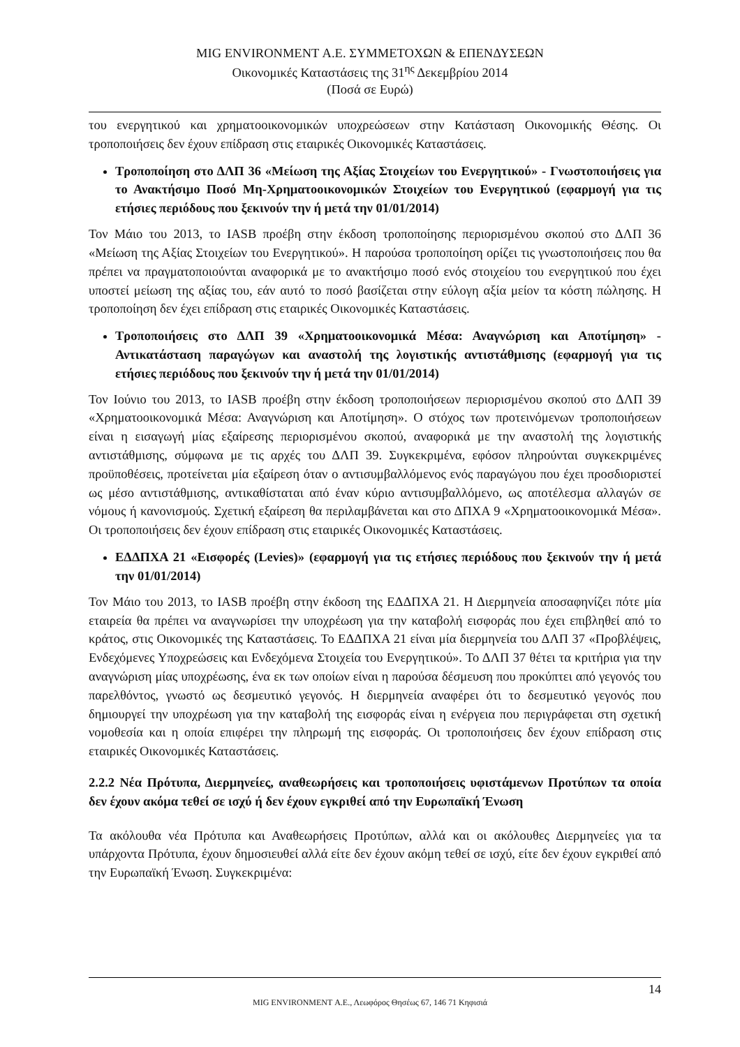MIG ENVIRONMENT Α.Ε. ΣΥΜΜΕΤΟΧΩΝ & ΕΠΕΝΔΥΣΕΩΝ
Οικονομικές Καταστάσεις της 31<sup>ης</sup> Δεκεμβρίου 2014
(Ποσά σε Ευρώ)
του ενεργητικού και χρηματοοικονομικών υποχρεώσεων στην Κατάσταση Οικονομικής Θέσης. Οι τροποποιήσεις δεν έχουν επίδραση στις εταιρικές Οικονομικές Καταστάσεις.
Τροποποίηση στο ΔΛΠ 36 «Μείωση της Αξίας Στοιχείων του Ενεργητικού» - Γνωστοποιήσεις για το Ανακτήσιμο Ποσό Μη-Χρηματοοικονομικών Στοιχείων του Ενεργητικού (εφαρμογή για τις ετήσιες περιόδους που ξεκινούν την ή μετά την 01/01/2014)
Τον Μάιο του 2013, το IASB προέβη στην έκδοση τροποποίησης περιορισμένου σκοπού στο ΔΛΠ 36 «Μείωση της Αξίας Στοιχείων του Ενεργητικού». Η παρούσα τροποποίηση ορίζει τις γνωστοποιήσεις που θα πρέπει να πραγματοποιούνται αναφορικά με το ανακτήσιμο ποσό ενός στοιχείου του ενεργητικού που έχει υποστεί μείωση της αξίας του, εάν αυτό το ποσό βασίζεται στην εύλογη αξία μείον τα κόστη πώλησης. Η τροποποίηση δεν έχει επίδραση στις εταιρικές Οικονομικές Καταστάσεις.
Τροποποιήσεις στο ΔΛΠ 39 «Χρηματοοικονομικά Μέσα: Αναγνώριση και Αποτίμηση» - Αντικατάσταση παραγώγων και αναστολή της λογιστικής αντιστάθμισης (εφαρμογή για τις ετήσιες περιόδους που ξεκινούν την ή μετά την 01/01/2014)
Τον Ιούνιο του 2013, το IASB προέβη στην έκδοση τροποποιήσεων περιορισμένου σκοπού στο ΔΛΠ 39 «Χρηματοοικονομικά Μέσα: Αναγνώριση και Αποτίμηση». Ο στόχος των προτεινόμενων τροποποιήσεων είναι η εισαγωγή μίας εξαίρεσης περιορισμένου σκοπού, αναφορικά με την αναστολή της λογιστικής αντιστάθμισης, σύμφωνα με τις αρχές του ΔΛΠ 39. Συγκεκριμένα, εφόσον πληρούνται συγκεκριμένες προϋποθέσεις, προτείνεται μία εξαίρεση όταν ο αντισυμβαλλόμενος ενός παραγώγου που έχει προσδιοριστεί ως μέσο αντιστάθμισης, αντικαθίσταται από έναν κύριο αντισυμβαλλόμενο, ως αποτέλεσμα αλλαγών σε νόμους ή κανονισμούς. Σχετική εξαίρεση θα περιλαμβάνεται και στο ΔΠΧΑ 9 «Χρηματοοικονομικά Μέσα». Οι τροποποιήσεις δεν έχουν επίδραση στις εταιρικές Οικονομικές Καταστάσεις.
ΕΔΔΠΧΑ 21 «Εισφορές (Levies)» (εφαρμογή για τις ετήσιες περιόδους που ξεκινούν την ή μετά την 01/01/2014)
Τον Μάιο του 2013, το IASB προέβη στην έκδοση της ΕΔΔΠΧΑ 21. Η Διερμηνεία αποσαφηνίζει πότε μία εταιρεία θα πρέπει να αναγνωρίσει την υποχρέωση για την καταβολή εισφοράς που έχει επιβληθεί από το κράτος, στις Οικονομικές της Καταστάσεις. Το ΕΔΔΠΧΑ 21 είναι μία διερμηνεία του ΔΛΠ 37 «Προβλέψεις, Ενδεχόμενες Υποχρεώσεις και Ενδεχόμενα Στοιχεία του Ενεργητικού». Το ΔΛΠ 37 θέτει τα κριτήρια για την αναγνώριση μίας υποχρέωσης, ένα εκ των οποίων είναι η παρούσα δέσμευση που προκύπτει από γεγονός του παρελθόντος, γνωστό ως δεσμευτικό γεγονός. Η διερμηνεία αναφέρει ότι το δεσμευτικό γεγονός που δημιουργεί την υποχρέωση για την καταβολή της εισφοράς είναι η ενέργεια που περιγράφεται στη σχετική νομοθεσία και η οποία επιφέρει την πληρωμή της εισφοράς. Οι τροποποιήσεις δεν έχουν επίδραση στις εταιρικές Οικονομικές Καταστάσεις.
2.2.2 Νέα Πρότυπα, Διερμηνείες, αναθεωρήσεις και τροποποιήσεις υφιστάμενων Προτύπων τα οποία δεν έχουν ακόμα τεθεί σε ισχύ ή δεν έχουν εγκριθεί από την Ευρωπαϊκή Ένωση
Τα ακόλουθα νέα Πρότυπα και Αναθεωρήσεις Προτύπων, αλλά και οι ακόλουθες Διερμηνείες για τα υπάρχοντα Πρότυπα, έχουν δημοσιευθεί αλλά είτε δεν έχουν ακόμη τεθεί σε ισχύ, είτε δεν έχουν εγκριθεί από την Ευρωπαϊκή Ένωση. Συγκεκριμένα:
14
MIG ENVIRONMENT Α.Ε., Λεωφόρος Θησέως 67, 146 71 Κηφισιά